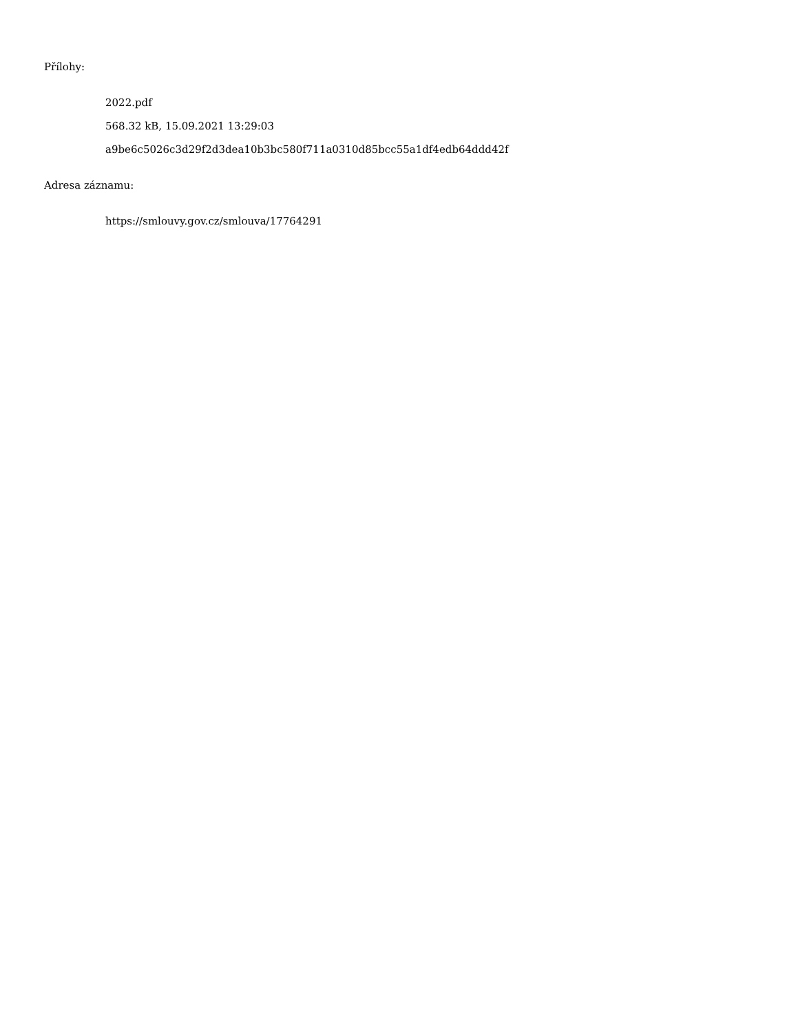Přílohy:
2022.pdf
568.32 kB, 15.09.2021 13:29:03
a9be6c5026c3d29f2d3dea10b3bc580f711a0310d85bcc55a1df4edb64ddd42f
Adresa záznamu:
https://smlouvy.gov.cz/smlouva/17764291